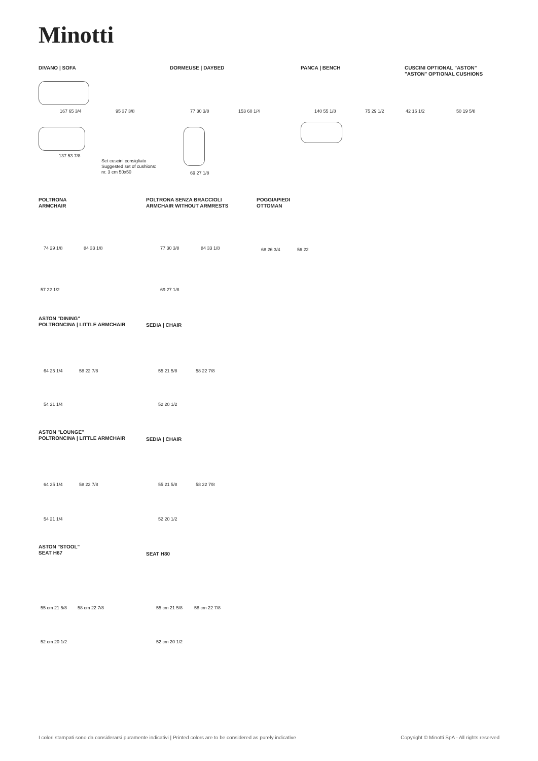Minotti
DIVANO | SOFA DORMEUSE | DAYBED PANCA | BENCH
CUSCINI OPTIONAL "ASTON"
"ASTON" OPTIONAL CUSHIONS
167 65 3/4 95 37 3/8
137 53 7/8
Set cuscini consigliato
Suggested set of cushions:
nr. 3 cm 50x50
77 30 3/8 153 60 1/4
69 27 1/8
140 55 1/8 75 29 1/2 42 16 1/2 50 19 5/8
POLTRONA
ARMCHAIR
POLTRONA SENZA BRACCIOLI
ARMCHAIR WITHOUT ARMRESTS
POGGIAPIEDI
OTTOMAN
74 29 1/8 84 33 1/8
57 22 1/2
77 30 3/8 84 33 1/8
69 27 1/8
68 26 3/4 56 22
ASTON "DINING"
POLTRONCINA | LITTLE ARMCHAIR
SEDIA | CHAIR
64 25 1/4 58 22 7/8
54 21 1/4
55 21 5/8 58 22 7/8
52 20 1/2
ASTON "LOUNGE"
POLTRONCINA | LITTLE ARMCHAIR
SEDIA | CHAIR
64 25 1/4 58 22 7/8
54 21 1/4
55 21 5/8 58 22 7/8
52 20 1/2
ASTON "STOOL"
SEAT H67
SEAT H80
55 cm 21 5/8 58 cm 22 7/8
52 cm 20 1/2
55 cm 21 5/8 58 cm 22 7/8
52 cm 20 1/2
I colori stampati sono da considerarsi puramente indicativi | Printed colors are to be considered as purely indicative
Copyright © Minotti SpA - All rights reserved